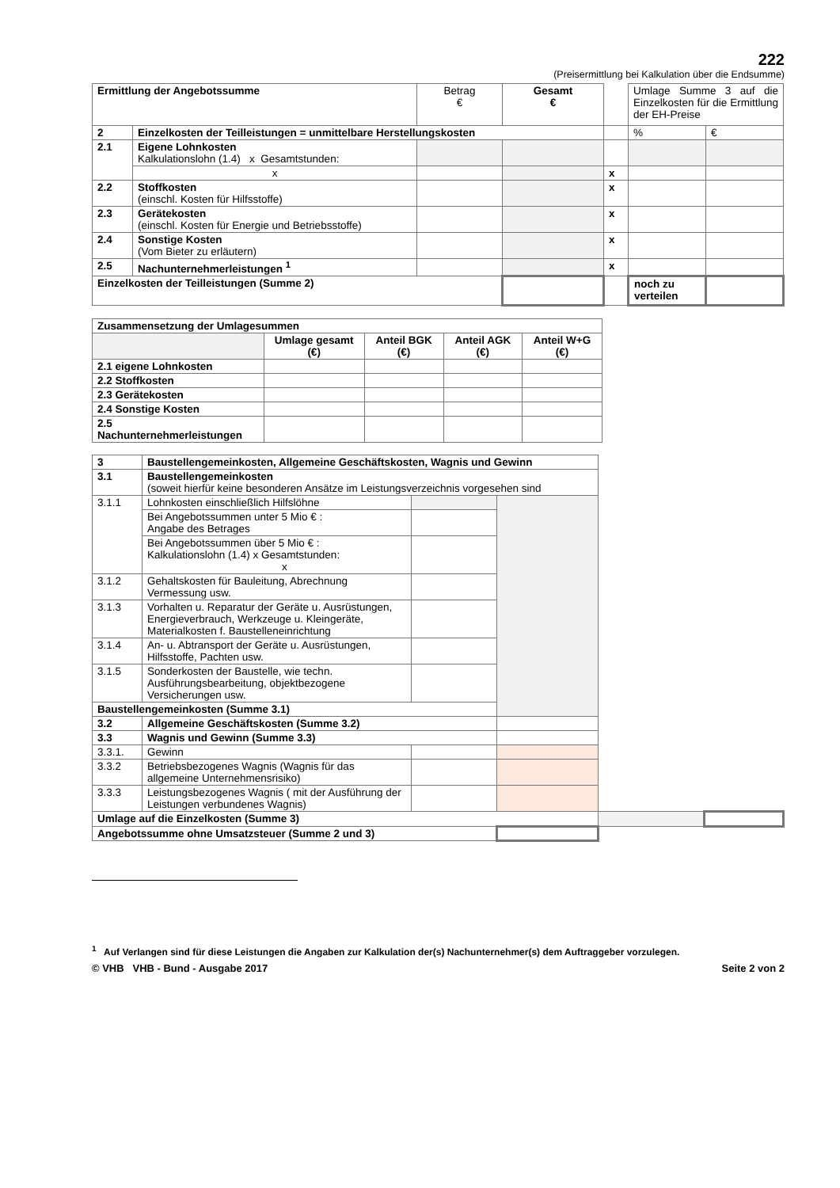222
(Preisermittlung bei Kalkulation über die Endsumme)
| Ermittlung der Angebotssumme | | Betrag € | Gesamt € | | Umlage Summe 3 auf die Einzelkosten für die Ermittlung der EH-Preise | |
| 2 | Einzelkosten der Teilleistungen = unmittelbare Herstellungskosten | | | | % | € |
| 2.1 | Eigene Lohnkosten Kalkulationslohn (1.4) x Gesamtstunden: | | | | | |
| | x | | | x | | |
| 2.2 | Stoffkosten (einschl. Kosten für Hilfsstoffe) | | | x | | |
| 2.3 | Gerätekosten (einschl. Kosten für Energie und Betriebsstoffe) | | | x | | |
| 2.4 | Sonstige Kosten (Vom Bieter zu erläutern) | | | x | | |
| 2.5 | Nachunternehmerleistungen <sup>1</sup> | | | x | | |
| Einzelkosten der Teilleistungen (Summe 2) | | | | | noch zu verteilen | |
| Zusammensetzung der Umlagesummen | | | | |
| | Umlage gesamt (€) | Anteil BGK (€) | Anteil AGK (€) | Anteil W+G (€) |
| 2.1 eigene Lohnkosten | | | | |
| 2.2 Stoffkosten | | | | |
| 2.3 Gerätekosten | | | | |
| 2.4 Sonstige Kosten | | | | |
| 2.5 Nachunternehmerleistungen | | | | |
| 3 | Baustellengemeinkosten, Allgemeine Geschäftskosten, Wagnis und Gewinn | | | | |
| 3.1 | Baustellengemeinkosten (soweit hierfür keine besonderen Ansätze im Leistungsverzeichnis vorgesehen sind | | | | |
| 3.1.1 | Lohnkosten einschließlich Hilfslöhne | | | | |
| | Bei Angebotssummen unter 5 Mio € : Angabe des Betrages | | | | |
| | Bei Angebotssummen über 5 Mio € : Kalkulationslohn (1.4) x Gesamtstunden: x | | | | |
| 3.1.2 | Gehaltskosten für Bauleitung, Abrechnung Vermessung usw. | | | | |
| 3.1.3 | Vorhalten u. Reparatur der Geräte u. Ausrüstungen, Energieverbrauch, Werkzeuge u. Kleingeräte, Materialkosten f. Baustelleneinrichtung | | | | |
| 3.1.4 | An- u. Abtransport der Geräte u. Ausrüstungen, Hilfsstoffe, Pachten usw. | | | | |
| 3.1.5 | Sonderkosten der Baustelle, wie techn. Ausführungsbearbeitung, objektbezogene Versicherungen usw. | | | | |
| Baustellengemeinkosten (Summe 3.1) | | | | | |
| 3.2 | Allgemeine Geschäftskosten (Summe 3.2) | | | | |
| 3.3 | Wagnis und Gewinn (Summe 3.3) | | | | |
| 3.3.1. | Gewinn | | | | |
| 3.3.2 | Betriebsbezogenes Wagnis (Wagnis für das allgemeine Unternehmensrisiko) | | | | |
| 3.3.3 | Leistungsbezogenes Wagnis ( mit der Ausführung der Leistungen verbundenes Wagnis) | | | | |
| Umlage auf die Einzelkosten (Summe 3) | | | | | |
| Angebotssumme ohne Umsatzsteuer (Summe 2 und 3) | | | | | |
<sup>1</sup> Auf Verlangen sind für diese Leistungen die Angaben zur Kalkulation der(s) Nachunternehmer(s) dem Auftraggeber vorzulegen.
© VHB VHB - Bund - Ausgabe 2017 Seite 2 von 2